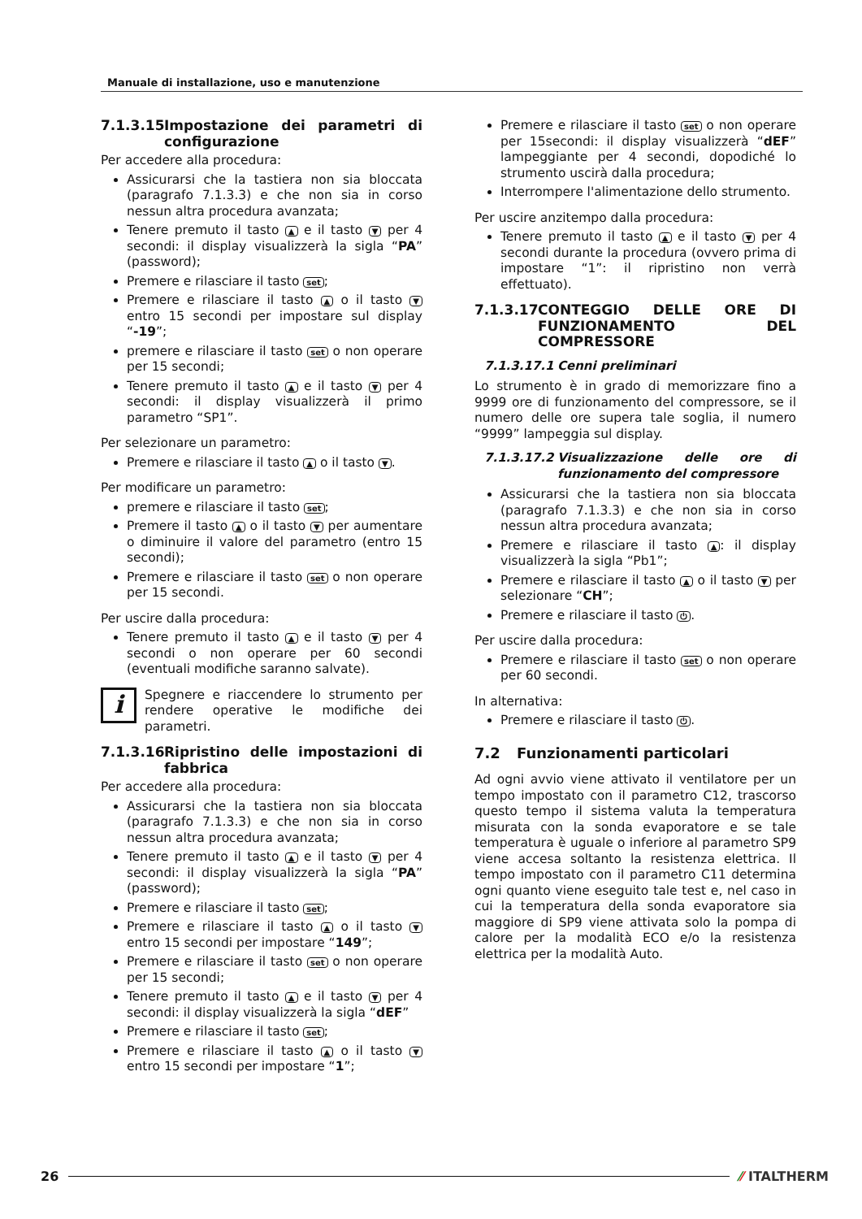Manuale di installazione, uso e manutenzione
7.1.3.15 Impostazione dei parametri di configurazione
Per accedere alla procedura:
Assicurarsi che la tastiera non sia bloccata (paragrafo 7.1.3.3) e che non sia in corso nessun altra procedura avanzata;
Tenere premuto il tasto ▲ e il tasto ▼ per 4 secondi: il display visualizzerà la sigla “PA” (password);
Premere e rilasciare il tasto set;
Premere e rilasciare il tasto ▲ o il tasto ▼ entro 15 secondi per impostare sul display “-19”;
premere e rilasciare il tasto set o non operare per 15 secondi;
Tenere premuto il tasto ▲ e il tasto ▼ per 4 secondi: il display visualizzerà il primo parametro “SP1”.
Per selezionare un parametro:
Premere e rilasciare il tasto ▲ o il tasto ▼.
Per modificare un parametro:
premere e rilasciare il tasto set;
Premere il tasto ▲ o il tasto ▼ per aumentare o diminuire il valore del parametro (entro 15 secondi);
Premere e rilasciare il tasto set o non operare per 15 secondi.
Per uscire dalla procedura:
Tenere premuto il tasto ▲ e il tasto ▼ per 4 secondi o non operare per 60 secondi (eventuali modifiche saranno salvate).
i
Spegnere e riaccendere lo strumento per rendere operative le modifiche dei parametri.
7.1.3.16 Ripristino delle impostazioni di fabbrica
Per accedere alla procedura:
Assicurarsi che la tastiera non sia bloccata (paragrafo 7.1.3.3) e che non sia in corso nessun altra procedura avanzata;
Tenere premuto il tasto ▲ e il tasto ▼ per 4 secondi: il display visualizzerà la sigla “PA” (password);
Premere e rilasciare il tasto set;
Premere e rilasciare il tasto ▲ o il tasto ▼ entro 15 secondi per impostare “149”;
Premere e rilasciare il tasto set o non operare per 15 secondi;
Tenere premuto il tasto ▲ e il tasto ▼ per 4 secondi: il display visualizzerà la sigla “dEF”
Premere e rilasciare il tasto set;
Premere e rilasciare il tasto ▲ o il tasto ▼ entro 15 secondi per impostare “1”;
Premere e rilasciare il tasto set o non operare per 15secondi: il display visualizzerà “dEF” lampeggiante per 4 secondi, dopodiché lo strumento uscirà dalla procedura;
Interrompere l'alimentazione dello strumento.
Per uscire anzitempo dalla procedura:
Tenere premuto il tasto ▲ e il tasto ▼ per 4 secondi durante la procedura (ovvero prima di impostare “1”: il ripristino non verrà effettuato).
7.1.3.17 CONTEGGIO DELLE ORE DI FUNZIONAMENTO DEL COMPRESSORE
7.1.3.17.1 Cenni preliminari
Lo strumento è in grado di memorizzare fino a 9999 ore di funzionamento del compressore, se il numero delle ore supera tale soglia, il numero “9999” lampeggia sul display.
7.1.3.17.2 Visualizzazione delle ore di funzionamento del compressore
Assicurarsi che la tastiera non sia bloccata (paragrafo 7.1.3.3) e che non sia in corso nessun altra procedura avanzata;
Premere e rilasciare il tasto ▲: il display visualizzerà la sigla “Pb1”;
Premere e rilasciare il tasto ▲ o il tasto ▼ per selezionare “CH”;
Premere e rilasciare il tasto ⏻.
Per uscire dalla procedura:
Premere e rilasciare il tasto set o non operare per 60 secondi.
In alternativa:
Premere e rilasciare il tasto ⏻.
7.2 Funzionamenti particolari
Ad ogni avvio viene attivato il ventilatore per un tempo impostato con il parametro C12, trascorso questo tempo il sistema valuta la temperatura misurata con la sonda evaporatore e se tale temperatura è uguale o inferiore al parametro SP9 viene accesa soltanto la resistenza elettrica. Il tempo impostato con il parametro C11 determina ogni quanto viene eseguito tale test e, nel caso in cui la temperatura della sonda evaporatore sia maggiore di SP9 viene attivata solo la pompa di calore per la modalità ECO e/o la resistenza elettrica per la modalità Auto.
26 ⁄⁄ ITALTHERM